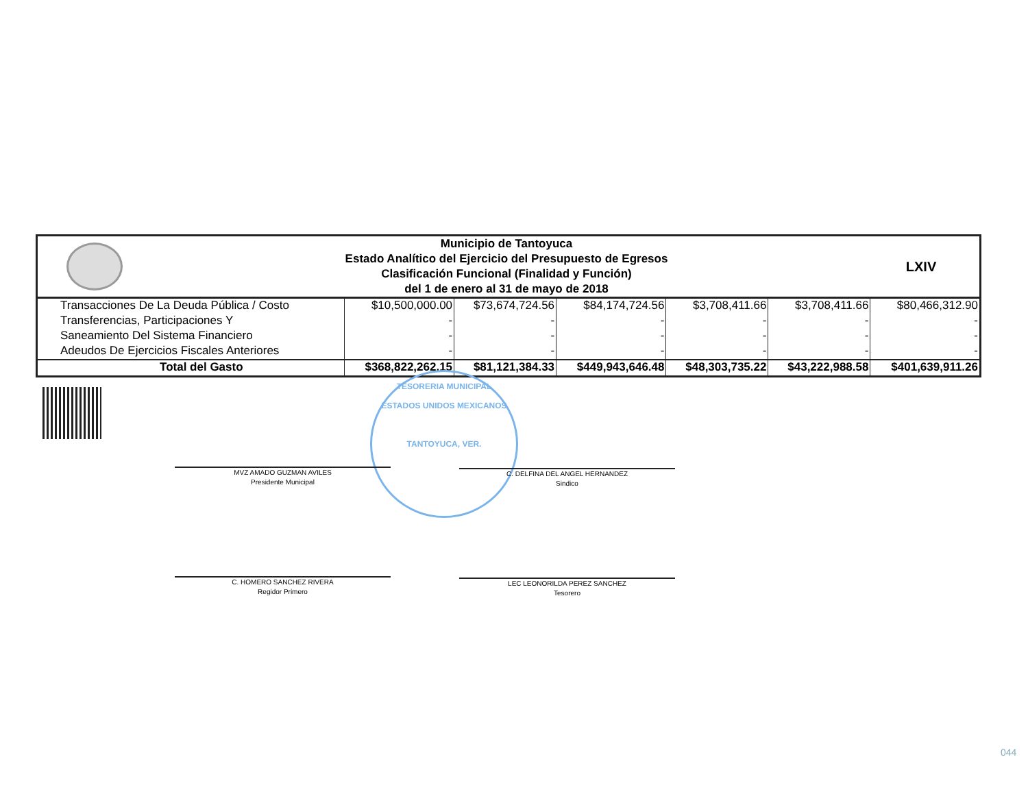Municipio de Tantoyuca
Estado Analítico del Ejercicio del Presupuesto de Egresos
Clasificación Funcional (Finalidad y Función)
del 1 de enero al 31 de mayo de 2018
LXIV
| Transacciones De La Deuda Pública / Costo | $10,500,000.00 | $73,674,724.56 | $84,174,724.56 | $3,708,411.66 | $3,708,411.66 | $80,466,312.90 |
| Transferencias, Participaciones Y | - | - | - | - | - | - |
| Saneamiento Del Sistema Financiero | - | - | - | - | - | - |
| Adeudos De Ejercicios Fiscales Anteriores | - | - | - | - | - | - |
| Total del Gasto | $368,822,262.15 | $81,121,384.33 | $449,943,646.48 | $48,303,735.22 | $43,222,988.58 | $401,639,911.26 |
TESORERIA MUNICIPAL
ESTADOS UNIDOS MEXICANOS
TANTOYUCA, VER.
MVZ AMADO GUZMAN AVILES
Presidente Municipal
C. DELFINA DEL ANGEL HERNANDEZ
Sindico
C. HOMERO SANCHEZ RIVERA
Regidor Primero
LEC LEONORILDA PEREZ SANCHEZ
Tesorero
044